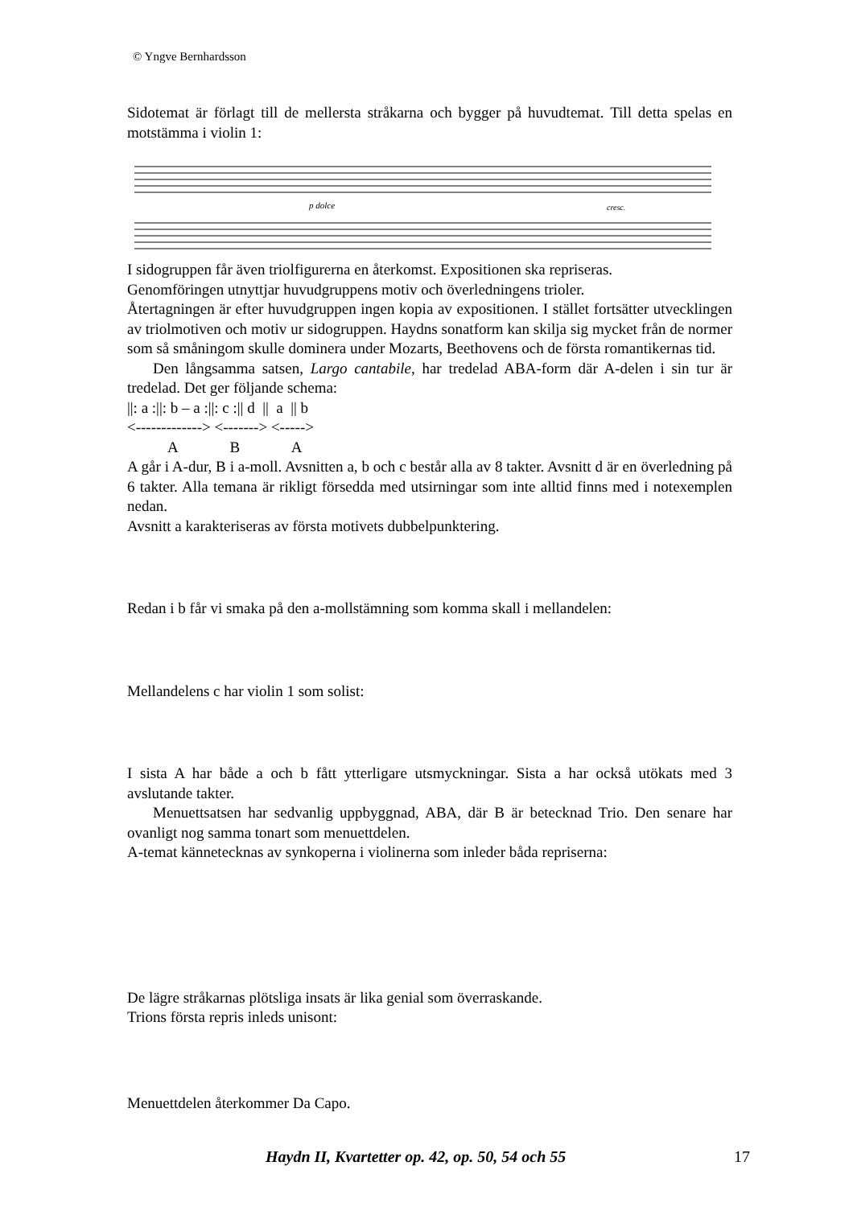© Yngve Bernhardsson
Sidotemat är förlagt till de mellersta stråkarna och bygger på huvudtemat. Till detta spelas en motstämma i violin 1:
p dolce
cresc.
I sidogruppen får även triolfigurerna en återkomst. Expositionen ska repriseras.
Genomföringen utnyttjar huvudgruppens motiv och överledningens trioler.
Återtagningen är efter huvudgruppen ingen kopia av expositionen. I stället fortsätter utvecklingen av triolmotiven och motiv ur sidogruppen. Haydns sonatform kan skilja sig mycket från de normer som så småningom skulle dominera under Mozarts, Beethovens och de första romantikernas tid.
Den långsamma satsen, Largo cantabile, har tredelad ABA-form där A-delen i sin tur är tredelad. Det ger följande schema:
||: a :||: b – a :||: c :|| d || a || b
<-------------> <-------> <----->
A B A
A går i A-dur, B i a-moll. Avsnitten a, b och c består alla av 8 takter. Avsnitt d är en överledning på 6 takter. Alla temana är rikligt försedda med utsirningar som inte alltid finns med i notexemplen nedan.
Avsnitt a karakteriseras av första motivets dubbelpunktering.
Redan i b får vi smaka på den a-mollstämning som komma skall i mellandelen:
Mellandelens c har violin 1 som solist:
I sista A har både a och b fått ytterligare utsmyckningar. Sista a har också utökats med 3 avslutande takter.
Menuettsatsen har sedvanlig uppbyggnad, ABA, där B är betecknad Trio. Den senare har ovanligt nog samma tonart som menuettdelen.
A-temat kännetecknas av synkoperna i violinerna som inleder båda repriserna:
De lägre stråkarnas plötsliga insats är lika genial som överraskande.
Trions första repris inleds unisont:
Menuettdelen återkommer Da Capo.
Haydn II, Kvartetter op. 42, op. 50, 54 och 55
17